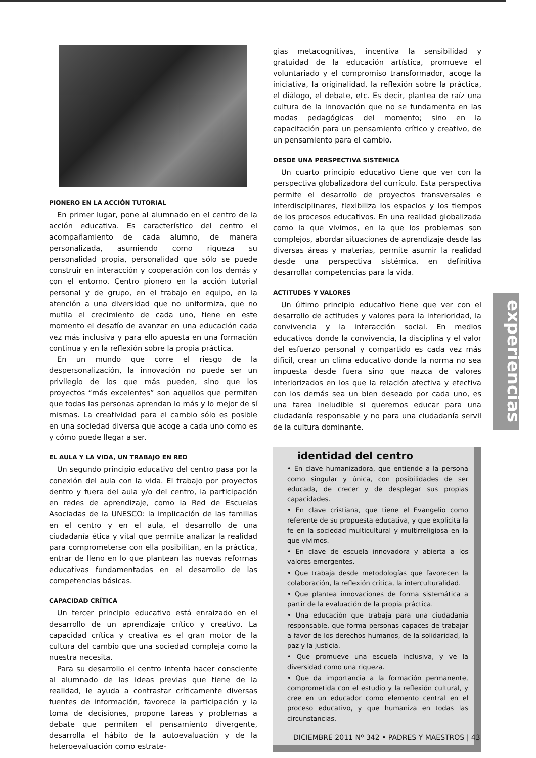PIONERO EN LA ACCIÓN TUTORIAL
En primer lugar, pone al alumnado en el centro de la acción educativa. Es característico del centro el acompañamiento de cada alumno, de manera personalizada, asumiendo como riqueza su personalidad propia, personalidad que sólo se puede construir en interacción y cooperación con los demás y con el entorno. Centro pionero en la acción tutorial personal y de grupo, en el trabajo en equipo, en la atención a una diversidad que no uniformiza, que no mutila el crecimiento de cada uno, tiene en este momento el desafío de avanzar en una educación cada vez más inclusiva y para ello apuesta en una formación continua y en la reflexión sobre la propia práctica.
En un mundo que corre el riesgo de la despersonalización, la innovación no puede ser un privilegio de los que más pueden, sino que los proyectos “más excelentes” son aquellos que permiten que todas las personas aprendan lo más y lo mejor de sí mismas. La creatividad para el cambio sólo es posible en una sociedad diversa que acoge a cada uno como es y cómo puede llegar a ser.
EL AULA Y LA VIDA, UN TRABAJO EN RED
Un segundo principio educativo del centro pasa por la conexión del aula con la vida. El trabajo por proyectos dentro y fuera del aula y/o del centro, la participación en redes de aprendizaje, como la Red de Escuelas Asociadas de la UNESCO: la implicación de las familias en el centro y en el aula, el desarrollo de una ciudadanía ética y vital que permite analizar la realidad para comprometerse con ella posibilitan, en la práctica, entrar de lleno en lo que plantean las nuevas reformas educativas fundamentadas en el desarrollo de las competencias básicas.
CAPACIDAD CRÍTICA
Un tercer principio educativo está enraizado en el desarrollo de un aprendizaje crítico y creativo. La capacidad crítica y creativa es el gran motor de la cultura del cambio que una sociedad compleja como la nuestra necesita.
Para su desarrollo el centro intenta hacer consciente al alumnado de las ideas previas que tiene de la realidad, le ayuda a contrastar críticamente diversas fuentes de información, favorece la participación y la toma de decisiones, propone tareas y problemas a debate que permiten el pensamiento divergente, desarrolla el hábito de la autoevaluación y de la heteroevaluación como estrate-
gias metacognitivas, incentiva la sensibilidad y gratuidad de la educación artística, promueve el voluntariado y el compromiso transformador, acoge la iniciativa, la originalidad, la reflexión sobre la práctica, el diálogo, el debate, etc. Es decir, plantea de raíz una cultura de la innovación que no se fundamenta en las modas pedagógicas del momento; sino en la capacitación para un pensamiento crítico y creativo, de un pensamiento para el cambio.
DESDE UNA PERSPECTIVA SISTÉMICA
Un cuarto principio educativo tiene que ver con la perspectiva globalizadora del currículo. Esta perspectiva permite el desarrollo de proyectos transversales e interdisciplinares, flexibiliza los espacios y los tiempos de los procesos educativos. En una realidad globalizada como la que vivimos, en la que los problemas son complejos, abordar situaciones de aprendizaje desde las diversas áreas y materias, permite asumir la realidad desde una perspectiva sistémica, en definitiva desarrollar competencias para la vida.
ACTITUDES Y VALORES
Un último principio educativo tiene que ver con el desarrollo de actitudes y valores para la interioridad, la convivencia y la interacción social. En medios educativos donde la convivencia, la disciplina y el valor del esfuerzo personal y compartido es cada vez más difícil, crear un clima educativo donde la norma no sea impuesta desde fuera sino que nazca de valores interiorizados en los que la relación afectiva y efectiva con los demás sea un bien deseado por cada uno, es una tarea ineludible si queremos educar para una ciudadanía responsable y no para una ciudadanía servil de la cultura dominante.
identidad del centro
• En clave humanizadora, que entiende a la persona como singular y única, con posibilidades de ser educada, de crecer y de desplegar sus propias capacidades.
• En clave cristiana, que tiene el Evangelio como referente de su propuesta educativa, y que explicita la fe en la sociedad multicultural y multirreligiosa en la que vivimos.
• En clave de escuela innovadora y abierta a los valores emergentes.
• Que trabaja desde metodologías que favorecen la colaboración, la reflexión crítica, la interculturalidad.
• Que plantea innovaciones de forma sistemática a partir de la evaluación de la propia práctica.
• Una educación que trabaja para una ciudadanía responsable, que forma personas capaces de trabajar a favor de los derechos humanos, de la solidaridad, la paz y la justicia.
• Que promueve una escuela inclusiva, y ve la diversidad como una riqueza.
• Que da importancia a la formación permanente, comprometida con el estudio y la reflexión cultural, y cree en un educador como elemento central en el proceso educativo, y que humaniza en todas las circunstancias.
experiencias
DICIEMBRE 2011 Nº 342 • PADRES Y MAESTROS | 43